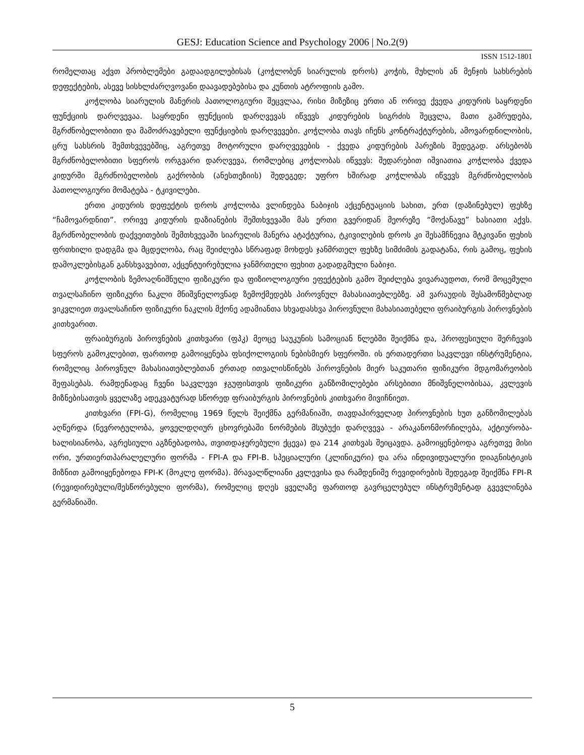GESJ: Education Science and Psychology 2006 | No.2(9)
ISSN 1512-1801
რომელთაც აქვთ პრობლემები გადაადგილებისას (კოჭლობენ სიარულის დროს) კოჭის, მუხლის ან მენჯის სახსრების დეფექტების, ასევე სისხლძარღვოვანი დაავადებებისა და კუნთის ატროფიის გამო.
კოჭლობა სიარულის მანერის პათოლოგიური შეცვლაა, რისი მიზეზიც ერთი ან ორივე ქვედა კიდურის საყრდენი ფუნქციის დარღვევაა. საყრდენი ფუნქციის დარღვევას იწვევს კიდურების სიგრძის შეცვლა, მათი გამრუდება, მგრძნობელობითი და მამოძრავებელი ფუნქციების დარღვევები. კოჭლობა თავს იჩენს კონტრაქტურების, ამოვარდნილობის, ცრუ სახსრის შემთხვევებშიც, აგრეთვე მოტორული დარღვევების - ქვედა კიდურების პარეზის შედეგად. არსებობს მგრძნობელობითი სფეროს ორგვარი დარღვევა, რომლებიც კოჭლობას იწვევს: შედარებით იშვიათია კოჭლობა ქვედა კიდურში მგრძნობელობის გაქრობის (ანესთეზიის) შედეგედ; უფრო ხშირად კოჭლობას იწვევს მგრძნობელობის პათოლოგიური მომატება - ტკივილები.
ერთი კიდურის დეფექტის დროს კოჭლობა ვლინდება ნაბიჯის აქცენტუაციის სახით, ერთ (დაზინებულ) ფეხზე “ჩამოვარდნით”. ორივე კიდურის დაზიანების შემთხვევაში მას ერთი გვერიდან მეორეზე “მოქანავე” ხასიათი აქვს. მგრძნობელობის დაქვეითების შემთხვევაში სიარულის მანერა ატაქტურია, ტკივილების დროს კი შესამჩნევია მტკივანი ფეხის ფრთხილი დადგმა და მცდელობა, რაც შეიძლება სწრაფად მოხდეს ჯანმრთელ ფეხზე სიმძიმის გადატანა, რის გამოც, ფეხის დამოკლებისგან განსხვავებით, აქცენტუირებულია ჯანმრთელი ფეხით გადადგმული ნაბიჯი.
კოჭლობის ზემოაღნიშნული ფიზიკური და ფიზიოლოგიური ეფექტების გამო შეიძლება ვივარაუდოთ, რომ მოცემული თვალსაჩინო ფიზიკური ნაკლი მნიშვნელოვნად ზემოქმედებს პიროვნულ მახასიათებლებზე. ამ ვარაუდის შესამოწმებლად ვიკვლიეთ თვალსაჩინო ფიზიკური ნაკლის მქონე ადამიანთა სხვადასხვა პიროვნული მახასიათებელი ფრაიბურგის პიროვნების კითხვარით.
ფრაიბურგის პიროვნების კითხვარი (ფპკ) მეოცე საუკუნის სამოციან წლებში შეიქმნა და, პროფესიული შერჩევის სფეროს გამოკლებით, ფართოდ გამოიყენება ფსიქოლოგიის ნებისმიერ სფეროში. ის ერთადერთი საკვლევი ინსტრუმენტია, რომელიც პიროვნულ მახასიათებლებთან ერთად ითვალისწინებს პიროვნების მიერ საკუთარი ფიზიკური მდგომარეობის შეფასებას. რამდენადაც ჩვენი საკვლევი ჯგუფისთვის ფიზიკური განზომილებები არსებითი მნიშვნელობისაა, კვლევის მიზნებისათვის ყველაზე ადეკვატურად სწორედ ფრაიბურგის პიროვნების კითხვარი მივიჩნიეთ.
კითხვარი (FPI-G), რომელიც 1969 წელს შეიქმნა გერმანიაში, თავდაპირველად პიროვნების ხუთ განზომილებას აღწერდა (ნევროტულობა, ყოველდღიურ ცხოვრებაში ნორმების მსუბუქი დარღვევა - არაკანონმორჩილება, აქტიურობა-ხალისიანობა, აგრესიული აგზნებადობა, თვითდაჯერებული ქცევა) და 214 კითხვას შეიცავდა. გამოიყენებოდა აგრეთვე მისი ორი, ურთიერთპარალელური ფორმა - FPI-A და FPI-B. სპეციალური (კლინიკური) და არა ინდივიდუალური დიაგნისტიკის მიზნით გამოიყენებოდა FPI-K (მოკლე ფორმა). მრავალწლიანი კვლევისა და რამდენიმე რევიდირების შედეგად შეიქმნა FPI-R (რევიდირებული/შესწორებული ფორმა), რომელიც დღეს ყველაზე ფართოდ გავრცელებულ ინსტრუმენტად გვევლინება გერმანიაში.
5